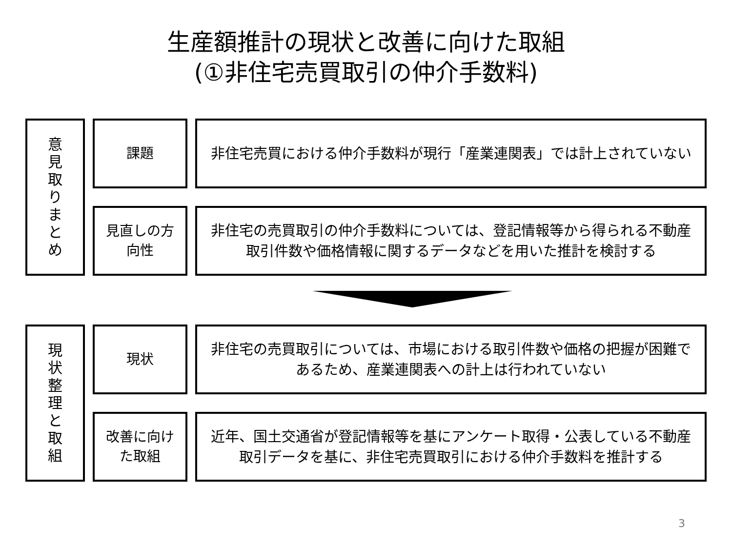生産額推計の現状と改善に向けた取組
(①非住宅売買取引の仲介手数料)
意
見
取
り
ま
と
め
課題
非住宅売買における仲介手数料が現行「産業連関表」では計上されていない
見直しの方
向性
非住宅の売買取引の仲介手数料については、登記情報等から得られる不動産取引件数や価格情報に関するデータなどを用いた推計を検討する
現
状
整
理
と
取
組
現状
非住宅の売買取引については、市場における取引件数や価格の把握が困難であるため、産業連関表への計上は行われていない
改善に向け
た取組
近年、国土交通省が登記情報等を基にアンケート取得・公表している不動産取引データを基に、非住宅売買取引における仲介手数料を推計する
3